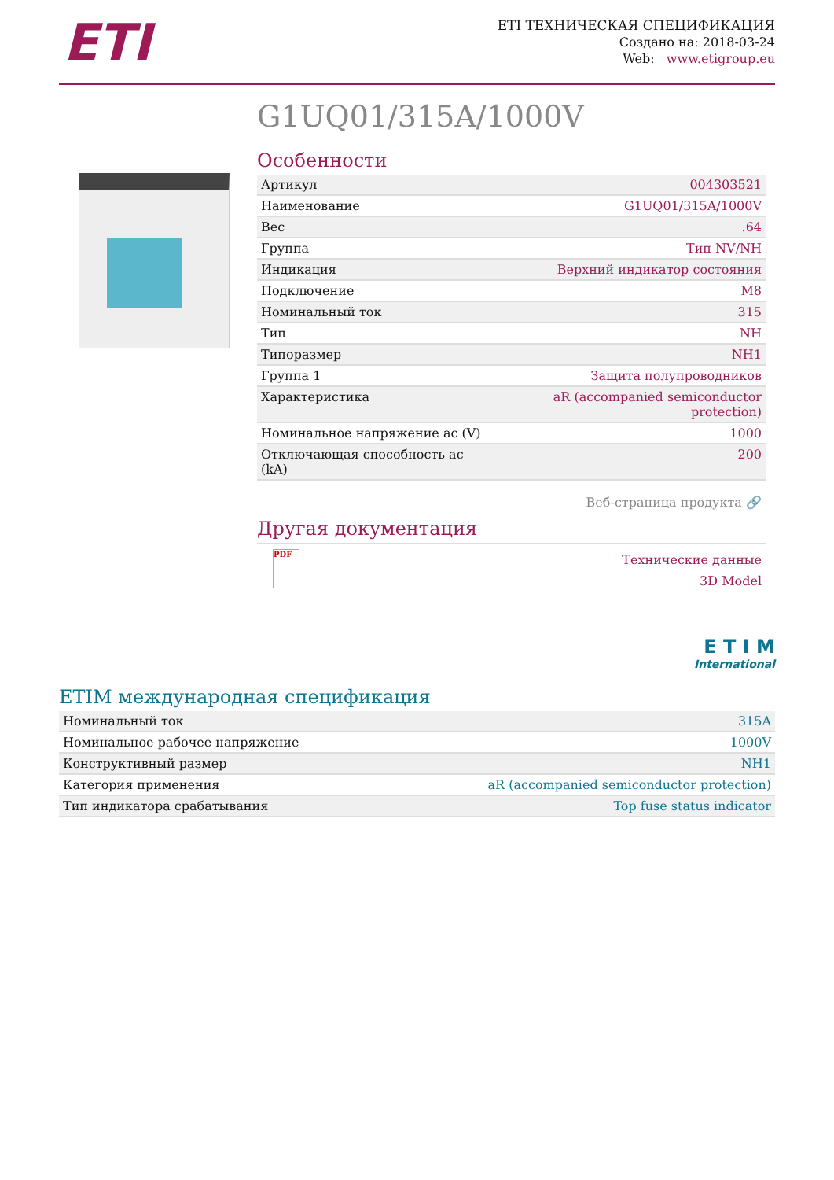ETI
ETI ТЕХНИЧЕСКАЯ СПЕЦИФИКАЦИЯ
Создано на: 2018-03-24
Web: www.etigroup.eu
G1UQ01/315A/1000V
Особенности
| Артикул | 004303521 |
| Наименование | G1UQ01/315A/1000V |
| Вес | .64 |
| Группа | Тип NV/NH |
| Индикация | Верхний индикатор состояния |
| Подключение | M8 |
| Номинальный ток | 315 |
| Тип | NH |
| Типоразмер | NH1 |
| Группа 1 | Защита полупроводников |
| Характеристика | aR (accompanied semiconductor protection) |
| Номинальное напряжение ac (V) | 1000 |
| Отключающая способность ac (kA) | 200 |
Веб-страница продукта 🔗
Другая документация
PDF
Технические данные
3D Model
E T I M
International
ETIM международная спецификация
| Номинальный ток | 315A |
| Номинальное рабочее напряжение | 1000V |
| Конструктивный размер | NH1 |
| Категория применения | aR (accompanied semiconductor protection) |
| Тип индикатора срабатывания | Top fuse status indicator |